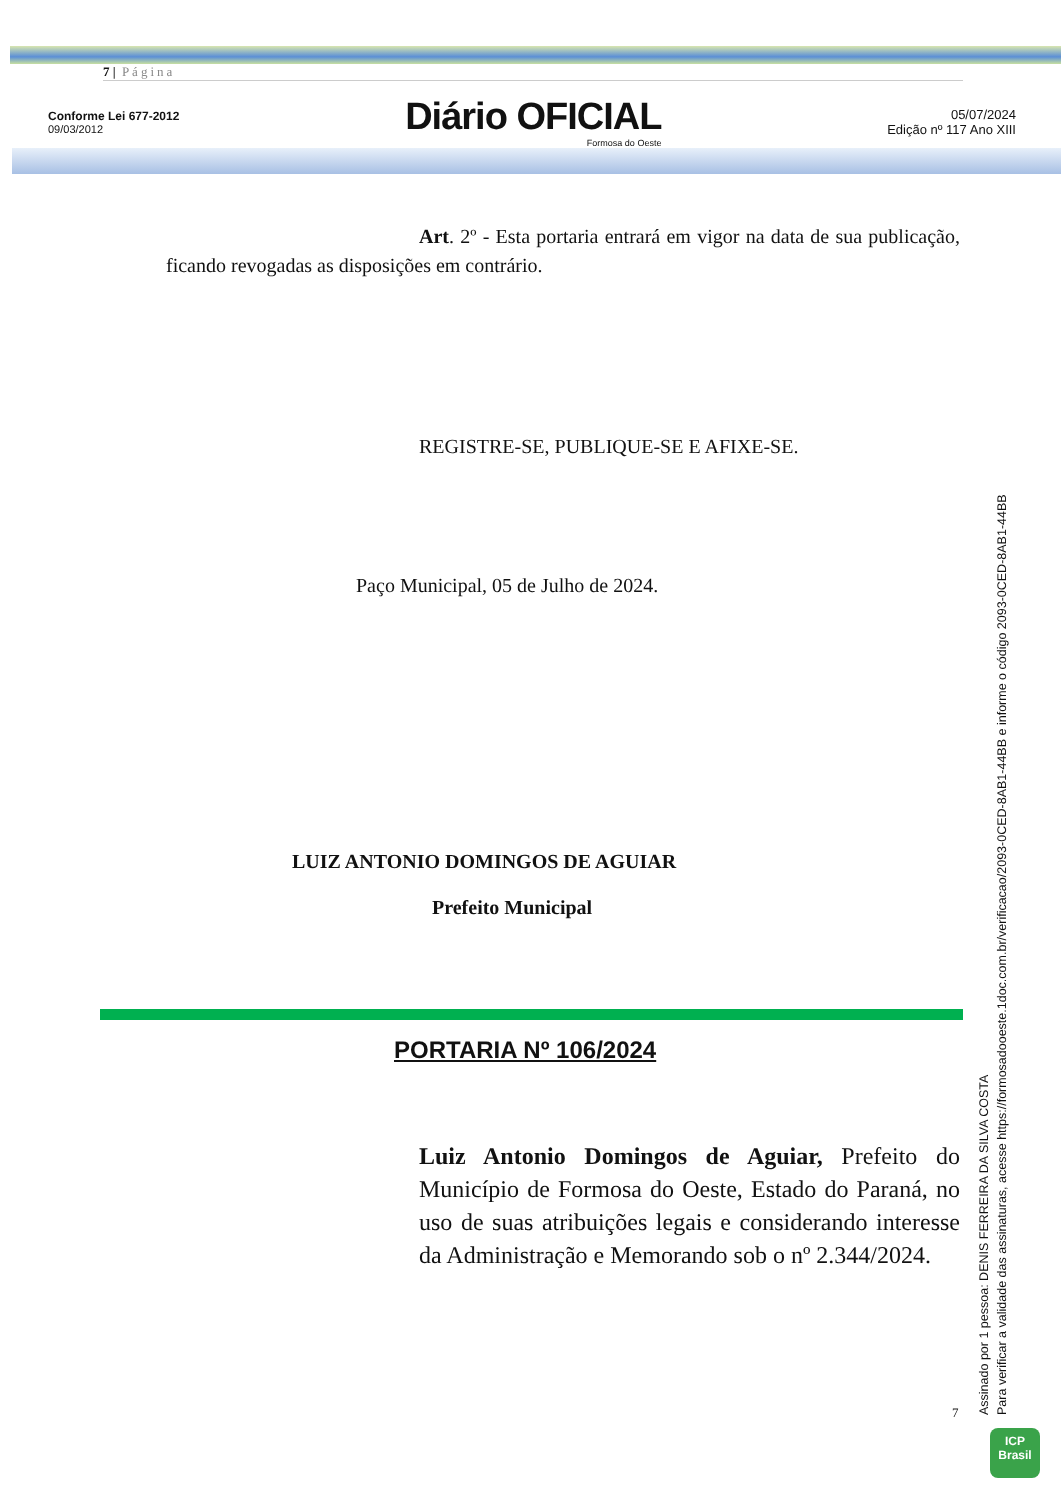7 | Página
Conforme Lei 677-2012
09/03/2012
Diário OFICIAL
Formosa do Oeste
05/07/2024
Edição nº 117 Ano XIII
Art. 2º - Esta portaria entrará em vigor na data de sua publicação, ficando revogadas as disposições em contrário.
REGISTRE-SE, PUBLIQUE-SE E AFIXE-SE.
Paço Municipal, 05 de Julho de 2024.
LUIZ ANTONIO DOMINGOS DE AGUIAR
Prefeito Municipal
PORTARIA Nº 106/2024
Luiz Antonio Domingos de Aguiar, Prefeito do Município de Formosa do Oeste, Estado do Paraná, no uso de suas atribuições legais e considerando interesse da Administração e Memorando sob o nº 2.344/2024.
7
Assinado por 1 pessoa: DENIS FERREIRA DA SILVA COSTA
Para verificar a validade das assinaturas, acesse https://formosadooeste.1doc.com.br/verificacao/2093-0CED-8AB1-44BB e informe o código 2093-0CED-8AB1-44BB
ICP
Brasil